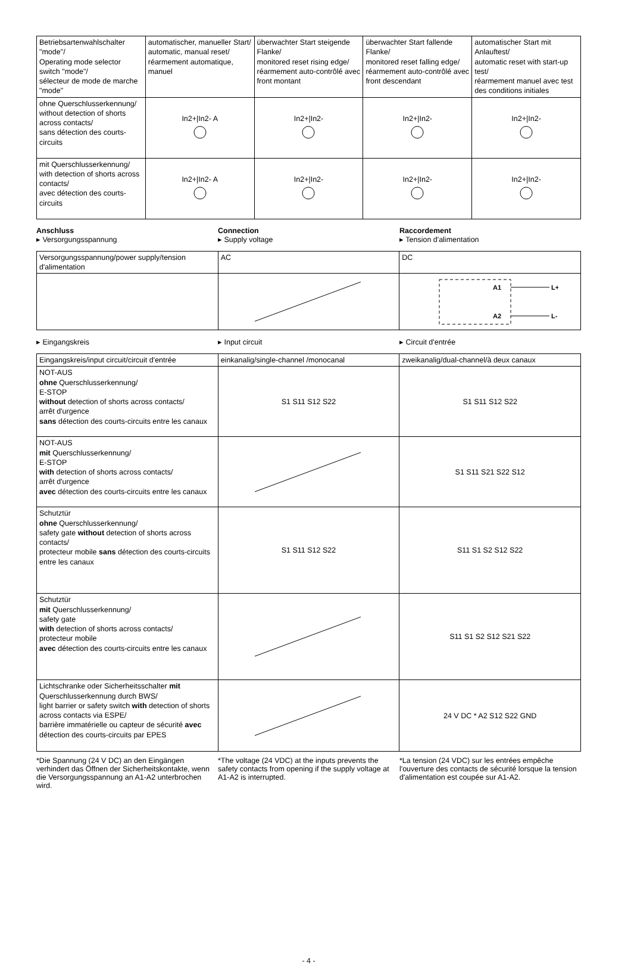| Betriebsartenwahlschalter "mode"/ Operating mode selector switch "mode"/ sélecteur de mode de marche "mode" | automatischer, manueller Start/ automatic, manual reset/ réarmement automatique, manuel | überwachter Start steigende Flanke/ monitored reset rising edge/ réarmement auto-contrôlé avec front montant | überwachter Start fallende Flanke/ monitored reset falling edge/ réarmement auto-contrôlé avec front descendant | automatischer Start mit Anlauftest/ automatic reset with start-up test/ réarmement manuel avec test des conditions initiales |
| ohne Querschlusserkennung/ without detection of shorts across contacts/ sans détection des courts-circuits | In2+/In2- A | In2+/In2- | In2+/In2- | In2+/In2- |
| mit Querschlusserkennung/ with detection of shorts across contacts/ avec détection des courts-circuits | In2+/In2- A | In2+/In2- | In2+/In2- | In2+/In2- |
Anschluss
▸ Versorgungsspannung
Connection
▸ Supply voltage
Raccordement
▸ Tension d'alimentation
| Versorgungsspannung/power supply/tension d'alimentation | AC | DC |
| | | A1 L+ A2 L- |
▸ Eingangskreis ▸ Input circuit ▸ Circuit d'entrée
| Eingangskreis/input circuit/circuit d'entrée | einkanalig/single-channel /monocanal | zweikanalig/dual-channel/à deux canaux |
| NOT-AUS ohne Querschlusserkennung/ E-STOP without detection of shorts across contacts/ arrêt d'urgence sans détection des courts-circuits entre les canaux | S1 S11 S12 S22 | S1 S11 S12 S22 |
| NOT-AUS mit Querschlusserkennung/ E-STOP with detection of shorts across contacts/ arrêt d'urgence avec détection des courts-circuits entre les canaux | | S1 S11 S21 S22 S12 |
| Schutztür ohne Querschlusserkennung/ safety gate without detection of shorts across contacts/ protecteur mobile sans détection des courts-circuits entre les canaux | S1 S11 S12 S22 | S11 S1 S2 S12 S22 |
| Schutztür mit Querschlusserkennung/ safety gate with detection of shorts across contacts/ protecteur mobile avec détection des courts-circuits entre les canaux | | S11 S1 S2 S12 S21 S22 |
| Lichtschranke oder Sicherheitsschalter mit Querschlusserkennung durch BWS/ light barrier or safety switch with detection of shorts across contacts via ESPE/ barrière immatérielle ou capteur de sécurité avec détection des courts-circuits par EPES | | 24 V DC * A2 S12 S22 GND |
*Die Spannung (24 V DC) an den Eingängen verhindert das Öffnen der Sicherheitskontakte, wenn die Versorgungsspannung an A1-A2 unterbrochen wird.
*The voltage (24 VDC) at the inputs prevents the safety contacts from opening if the supply voltage at A1-A2 is interrupted.
*La tension (24 VDC) sur les entrées empêche l'ouverture des contacts de sécurité lorsque la tension d'alimentation est coupée sur A1-A2.
- 4 -